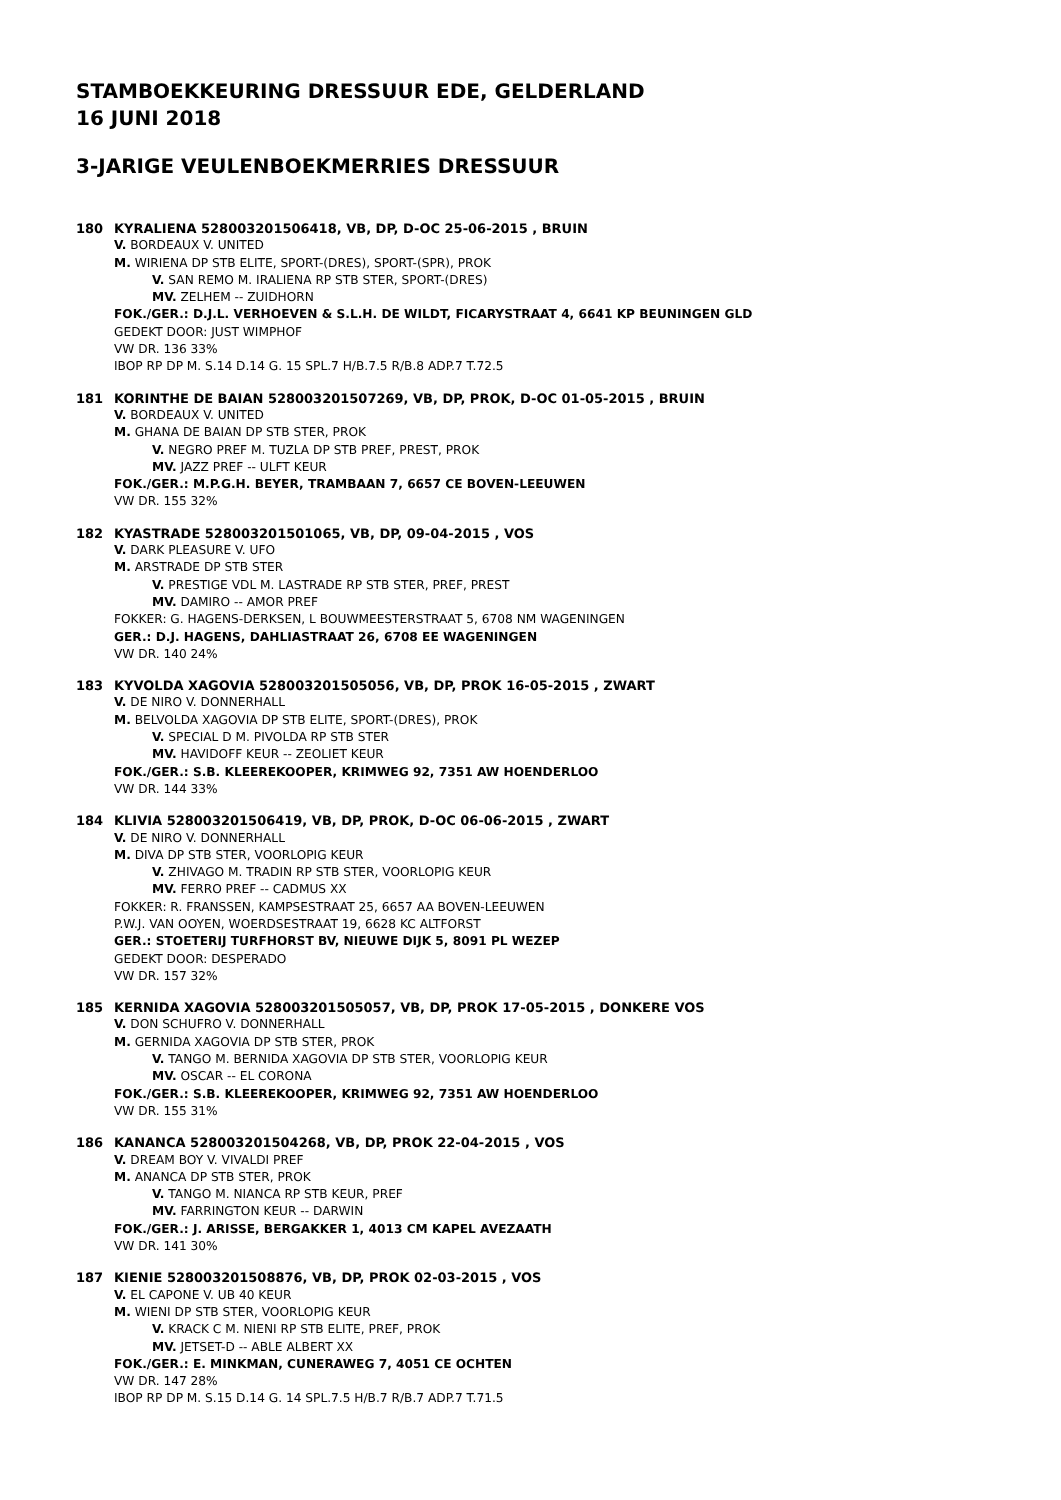STAMBOEKKEURING DRESSUUR EDE, GELDERLAND
16 JUNI 2018
3-JARIGE VEULENBOEKMERRIES DRESSUUR
180 KYRALIENA 528003201506418, VB, DP, D-OC 25-06-2015 , BRUIN
V. BORDEAUX V. UNITED
M. WIRIENA DP STB ELITE, SPORT-(DRES), SPORT-(SPR), PROK
V. SAN REMO M. IRALIENA RP STB STER, SPORT-(DRES)
MV. ZELHEM -- ZUIDHORN
FOK./GER.: D.J.L. VERHOEVEN & S.L.H. DE WILDT, FICARYSTRAAT 4, 6641 KP BEUNINGEN GLD
GEDEKT DOOR: JUST WIMPHOF
VW DR. 136 33%
IBOP RP DP M. S.14 D.14 G. 15 SPL.7 H/B.7.5 R/B.8 ADP.7 T.72.5
181 KORINTHE DE BAIAN 528003201507269, VB, DP, PROK, D-OC 01-05-2015 , BRUIN
V. BORDEAUX V. UNITED
M. GHANA DE BAIAN DP STB STER, PROK
V. NEGRO PREF M. TUZLA DP STB PREF, PREST, PROK
MV. JAZZ PREF -- ULFT KEUR
FOK./GER.: M.P.G.H. BEYER, TRAMBAAN 7, 6657 CE BOVEN-LEEUWEN
VW DR. 155 32%
182 KYASTRADE 528003201501065, VB, DP, 09-04-2015 , VOS
V. DARK PLEASURE V. UFO
M. ARSTRADE DP STB STER
V. PRESTIGE VDL M. LASTRADE RP STB STER, PREF, PREST
MV. DAMIRO -- AMOR PREF
FOKKER: G. HAGENS-DERKSEN, L BOUWMEESTERSTRAAT 5, 6708 NM WAGENINGEN
GER.: D.J. HAGENS, DAHLIASTRAAT 26, 6708 EE WAGENINGEN
VW DR. 140 24%
183 KYVOLDA XAGOVIA 528003201505056, VB, DP, PROK 16-05-2015 , ZWART
V. DE NIRO V. DONNERHALL
M. BELVOLDA XAGOVIA DP STB ELITE, SPORT-(DRES), PROK
V. SPECIAL D M. PIVOLDA RP STB STER
MV. HAVIDOFF KEUR -- ZEOLIET KEUR
FOK./GER.: S.B. KLEEREKOOPER, KRIMWEG 92, 7351 AW HOENDERLOO
VW DR. 144 33%
184 KLIVIA 528003201506419, VB, DP, PROK, D-OC 06-06-2015 , ZWART
V. DE NIRO V. DONNERHALL
M. DIVA DP STB STER, VOORLOPIG KEUR
V. ZHIVAGO M. TRADIN RP STB STER, VOORLOPIG KEUR
MV. FERRO PREF -- CADMUS XX
FOKKER: R. FRANSSEN, KAMPSESTRAAT 25, 6657 AA BOVEN-LEEUWEN
P.W.J. VAN OOYEN, WOERDSESTRAAT 19, 6628 KC ALTFORST
GER.: STOETERIJ TURFHORST BV, NIEUWE DIJK 5, 8091 PL WEZEP
GEDEKT DOOR: DESPERADO
VW DR. 157 32%
185 KERNIDA XAGOVIA 528003201505057, VB, DP, PROK 17-05-2015 , DONKERE VOS
V. DON SCHUFRO V. DONNERHALL
M. GERNIDA XAGOVIA DP STB STER, PROK
V. TANGO M. BERNIDA XAGOVIA DP STB STER, VOORLOPIG KEUR
MV. OSCAR -- EL CORONA
FOK./GER.: S.B. KLEEREKOOPER, KRIMWEG 92, 7351 AW HOENDERLOO
VW DR. 155 31%
186 KANANCA 528003201504268, VB, DP, PROK 22-04-2015 , VOS
V. DREAM BOY V. VIVALDI PREF
M. ANANCA DP STB STER, PROK
V. TANGO M. NIANCA RP STB KEUR, PREF
MV. FARRINGTON KEUR -- DARWIN
FOK./GER.: J. ARISSE, BERGAKKER 1, 4013 CM KAPEL AVEZAATH
VW DR. 141 30%
187 KIENIE 528003201508876, VB, DP, PROK 02-03-2015 , VOS
V. EL CAPONE V. UB 40 KEUR
M. WIENI DP STB STER, VOORLOPIG KEUR
V. KRACK C M. NIENI RP STB ELITE, PREF, PROK
MV. JETSET-D -- ABLE ALBERT XX
FOK./GER.: E. MINKMAN, CUNERAWEG 7, 4051 CE OCHTEN
VW DR. 147 28%
IBOP RP DP M. S.15 D.14 G. 14 SPL.7.5 H/B.7 R/B.7 ADP.7 T.71.5